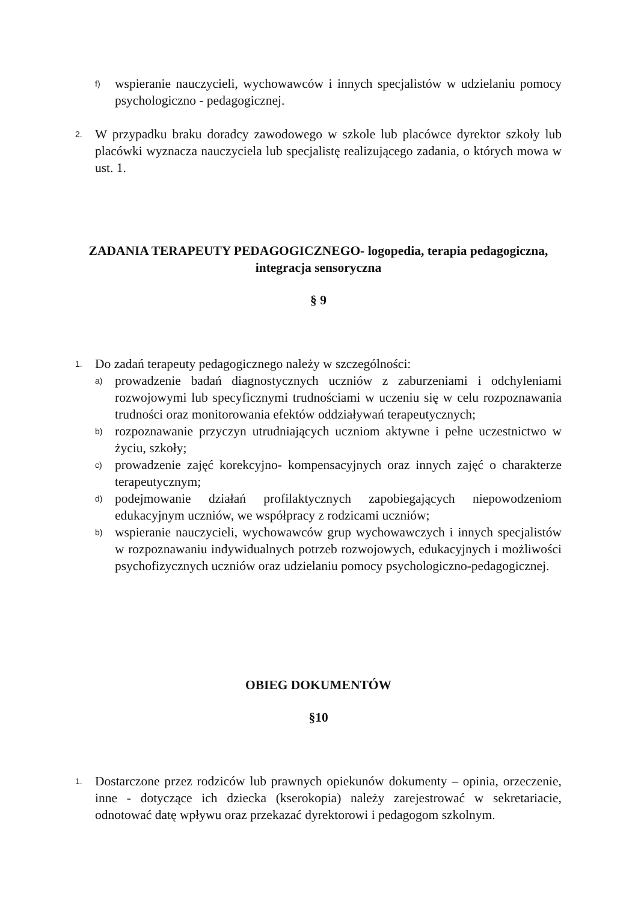f) wspieranie nauczycieli, wychowawców i innych specjalistów w udzielaniu pomocy psychologiczno - pedagogicznej.
2. W przypadku braku doradcy zawodowego w szkole lub placówce dyrektor szkoły lub placówki wyznacza nauczyciela lub specjalistę realizującego zadania, o których mowa w ust. 1.
ZADANIA TERAPEUTY PEDAGOGICZNEGO- logopedia, terapia pedagogiczna, integracja sensoryczna
§ 9
1. Do zadań terapeuty pedagogicznego należy w szczególności:
a) prowadzenie badań diagnostycznych uczniów z zaburzeniami i odchyleniami rozwojowymi lub specyficznymi trudnościami w uczeniu się w celu rozpoznawania trudności oraz monitorowania efektów oddziaływań terapeutycznych;
b) rozpoznawanie przyczyn utrudniających uczniom aktywne i pełne uczestnictwo w życiu, szkoły;
c) prowadzenie zajęć korekcyjno- kompensacyjnych oraz innych zajęć o charakterze terapeutycznym;
d) podejmowanie działań profilaktycznych zapobiegających niepowodzeniom edukacyjnym uczniów, we współpracy z rodzicami uczniów;
b) wspieranie nauczycieli, wychowawców grup wychowawczych i innych specjalistów w rozpoznawaniu indywidualnych potrzeb rozwojowych, edukacyjnych i możliwości psychofizycznych uczniów oraz udzielaniu pomocy psychologiczno-pedagogicznej.
OBIEG DOKUMENTÓW
§10
1. Dostarczone przez rodziców lub prawnych opiekunów dokumenty – opinia, orzeczenie, inne - dotyczące ich dziecka (kserokopia) należy zarejestrować w sekretariacie, odnotować datę wpływu oraz przekazać dyrektorowi i pedagogom szkolnym.